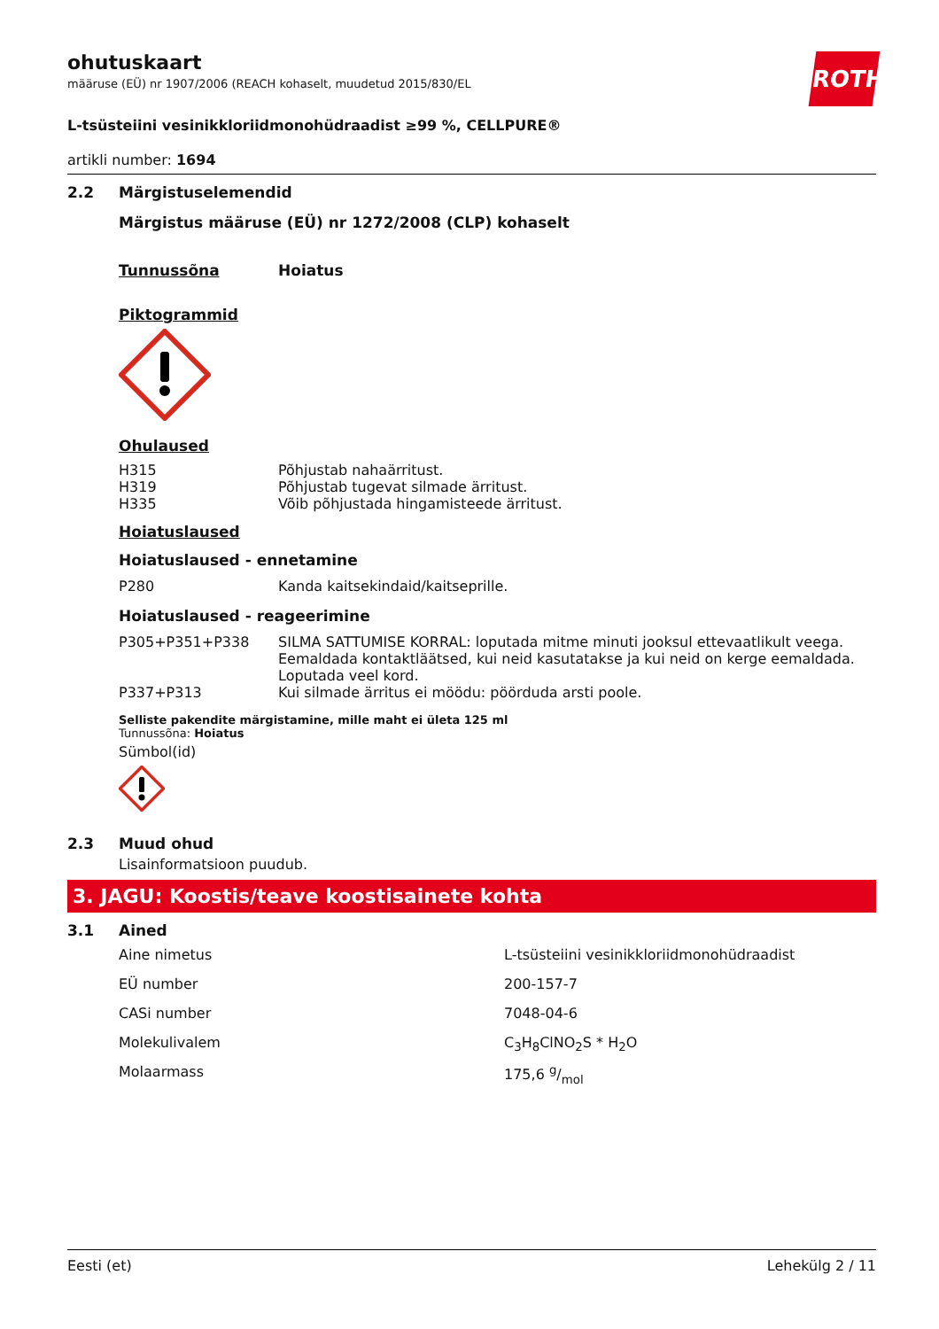ohutuskaart
määruse (EÜ) nr 1907/2006 (REACH kohaselt, muudetud 2015/830/EL
ROTH
L-tsüsteiini vesinikkloriidmonohüdraadist ≥99 %, CELLPURE®
artikli number: 1694
2.2 Märgistuselemendid
Märgistus määruse (EÜ) nr 1272/2008 (CLP) kohaselt
| Tunnussõna | Hoiatus |
Piktogrammid
Ohulaused
| H315 | Põhjustab nahaärritust. |
| H319 | Põhjustab tugevat silmade ärritust. |
| H335 | Võib põhjustada hingamisteede ärritust. |
Hoiatuslaused
Hoiatuslaused - ennetamine
| P280 | Kanda kaitsekindaid/kaitseprille. |
Hoiatuslaused - reageerimine
| P305+P351+P338 | SILMA SATTUMISE KORRAL: loputada mitme minuti jooksul ettevaatlikult veega. Eemaldada kontaktläätsed, kui neid kasutatakse ja kui neid on kerge eemaldada. Loputada veel kord. |
| P337+P313 | Kui silmade ärritus ei möödu: pöörduda arsti poole. |
Selliste pakendite märgistamine, mille maht ei ületa 125 ml
Tunnussõna: Hoiatus
Sümbol(id)
2.3 Muud ohud
Lisainformatsioon puudub.
3. JAGU: Koostis/teave koostisainete kohta
3.1 Ained
| Aine nimetus | L-tsüsteiini vesinikkloriidmonohüdraadist |
| EÜ number | 200-157-7 |
| CASi number | 7048-04-6 |
| Molekulivalem | C<sub>3</sub>H<sub>8</sub>ClNO<sub>2</sub>S * H<sub>2</sub>O |
| Molaarmass | 175,6 g/mol |
Eesti (et) Lehekülg 2 / 11